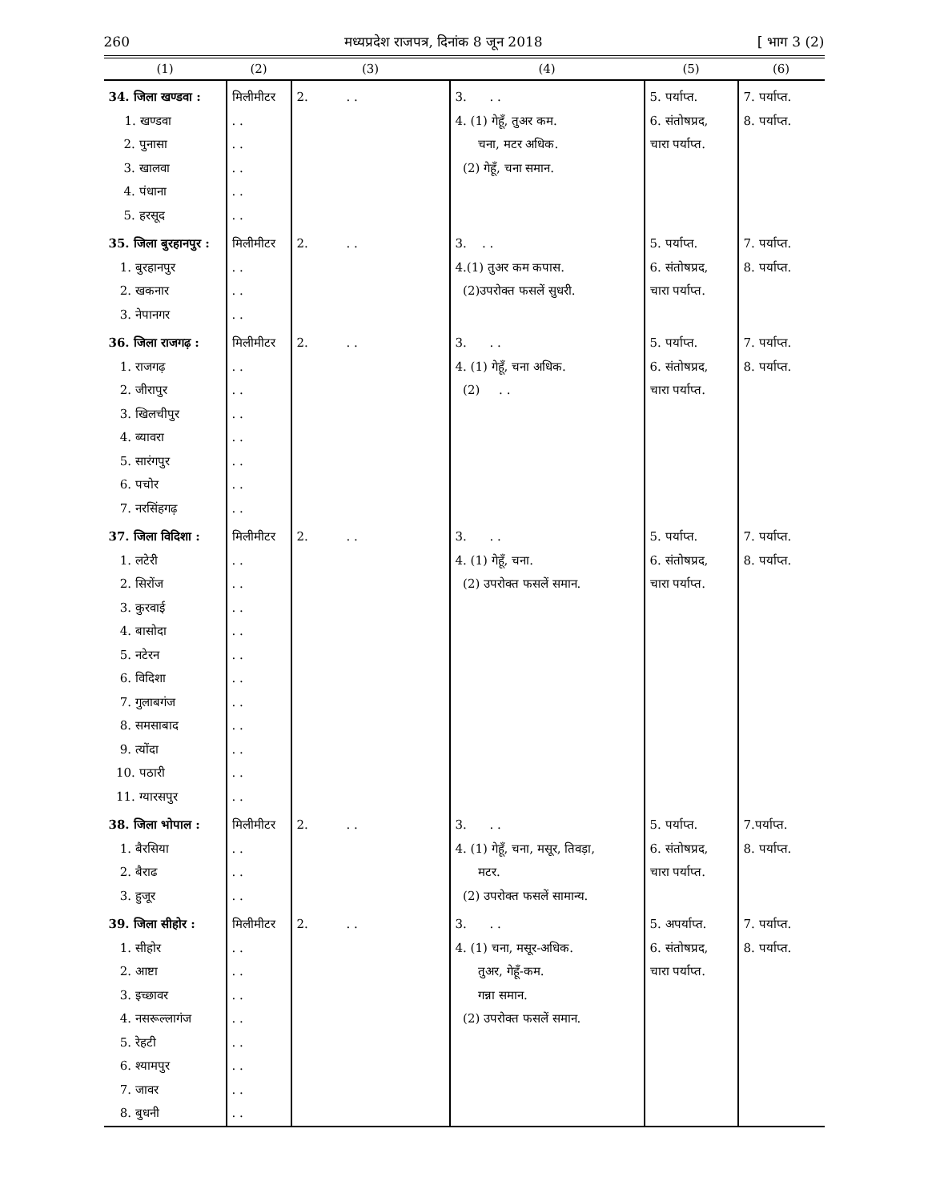260 मध्यप्रदेश राजपत्र, दिनांक 8 जून 2018 [ भाग 3 (2)
| (1) | (2) | (3) | (4) | (5) | (6) |
| --- | --- | --- | --- | --- | --- |
| 34. जिला खण्डवा : 1. खण्डवा 2. पुनासा 3. खालवा 4. पंधाना 5. हरसूद | मिलीमीटर . . . . . . . . . . | 2. . . | 3. . . 4. (1) गेहूँ, तुअर कम. चना, मटर अधिक. (2) गेहूँ, चना समान. | 5. पर्याप्त. 6. संतोषप्रद, चारा पर्याप्त. | 7. पर्याप्त. 8. पर्याप्त. |
| 35. जिला बुरहानपुर : 1. बुरहानपुर 2. खकनार 3. नेपानगर | मिलीमीटर . . . . . . | 2. . . | 3. . . 4.(1) तुअर कम कपास. (2)उपरोक्त फसलें सुधरी. | 5. पर्याप्त. 6. संतोषप्रद, चारा पर्याप्त. | 7. पर्याप्त. 8. पर्याप्त. |
| 36. जिला राजगढ़ : 1. राजगढ़ 2. जीरापुर 3. खिलचीपुर 4. ब्यावरा 5. सारंगपुर 6. पचोर 7. नरसिंहगढ़ | मिलीमीटर . . . . . . . . . . . . . . | 2. . . | 3. . . 4. (1) गेहूँ, चना अधिक. (2) . . | 5. पर्याप्त. 6. संतोषप्रद, चारा पर्याप्त. | 7. पर्याप्त. 8. पर्याप्त. |
| 37. जिला विदिशा : 1. लटेरी 2. सिरोंज 3. कुरवाई 4. बासोदा 5. नटेरन 6. विदिशा 7. गुलाबगंज 8. समसाबाद 9. त्योंदा 10. पठारी 11. ग्यारसपुर | मिलीमीटर . . . . . . . . . . . . . . . . . . . . . . | 2. . . | 3. . . 4. (1) गेहूँ, चना. (2) उपरोक्त फसलें समान. | 5. पर्याप्त. 6. संतोषप्रद, चारा पर्याप्त. | 7. पर्याप्त. 8. पर्याप्त. |
| 38. जिला भोपाल : 1. बैरसिया 2. बैराढ 3. हुजूर | मिलीमीटर . . . . . . | 2. . . | 3. . . 4. (1) गेहूँ, चना, मसूर, तिवड़ा, मटर. (2) उपरोक्त फसलें सामान्य. | 5. पर्याप्त. 6. संतोषप्रद, चारा पर्याप्त. | 7.पर्याप्त. 8. पर्याप्त. |
| 39. जिला सीहोर : 1. सीहोर 2. आष्टा 3. इच्छावर 4. नसरूल्लागंज 5. रेहटी 6. श्यामपुर 7. जावर 8. बुधनी | मिलीमीटर . . . . . . . . . . . . . . . . | 2. . . | 3. . . 4. (1) चना, मसूर-अधिक. तुअर, गेहूँ-कम. गन्ना समान. (2) उपरोक्त फसलें समान. | 5. अपर्याप्त. 6. संतोषप्रद, चारा पर्याप्त. | 7. पर्याप्त. 8. पर्याप्त. |